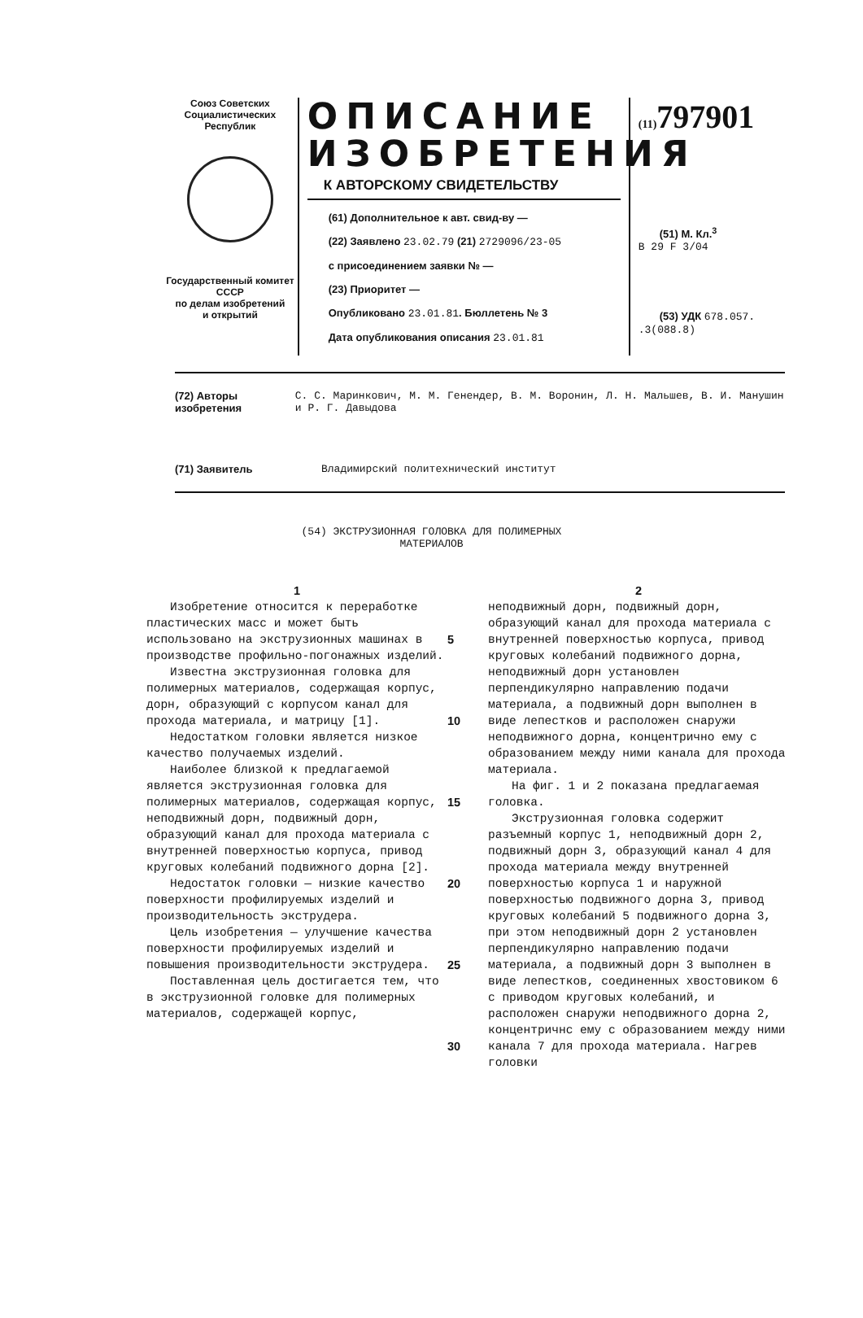Союз Советских
Социалистических
Республик
Государственный комитет
СССР
по делам изобретений
и открытий
ОПИСАНИЕ ИЗОБРЕТЕНИЯ
К АВТОРСКОМУ СВИДЕТЕЛЬСТВУ
(61) Дополнительное к авт. свид-ву —
(22) Заявлено 23.02.79 (21) 2729096/23-05
с присоединением заявки № —
(23) Приоритет —
Опубликовано 23.01.81. Бюллетень № 3
Дата опубликования описания 23.01.81
(11) 797901
(51) М. Кл.<sup>3</sup>
В 29 F 3/04
(53) УДК 678.057.
.3(088.8)
(72) Авторы изобретения С. С. Маринкович, М. М. Генендер, В. М. Воронин, Л. Н. Мальшев, В. И. Манушин и Р. Г. Давыдова
(71) Заявитель Владимирский политехнический институт
(54) ЭКСТРУЗИОННАЯ ГОЛОВКА ДЛЯ ПОЛИМЕРНЫХ
МАТЕРИАЛОВ
1
Изобретение относится к переработке пластических масс и может быть использовано на экструзионных машинах в производстве профильно-погонажных изделий.
Известна экструзионная головка для полимерных материалов, содержащая корпус, дорн, образующий с корпусом канал для прохода материала, и матрицу [1].
Недостатком головки является низкое качество получаемых изделий.
Наиболее близкой к предлагаемой является экструзионная головка для полимерных материалов, содержащая корпус, неподвижный дорн, подвижный дорн, образующий канал для прохода материала с внутренней поверхностью корпуса, привод круговых колебаний подвижного дорна [2].
Недостаток головки — низкие качество поверхности профилируемых изделий и производительность экструдера.
Цель изобретения — улучшение качества поверхности профилируемых изделий и повышения производительности экструдера.
Поставленная цель достигается тем, что в экструзионной головке для полимерных материалов, содержащей корпус,
5
10
15
20
25
30
2
неподвижный дорн, подвижный дорн, образующий канал для прохода материала с внутренней поверхностью корпуса, привод круговых колебаний подвижного дорна, неподвижный дорн установлен перпендикулярно направлению подачи материала, а подвижный дорн выполнен в виде лепестков и расположен снаружи неподвижного дорна, концентрично ему с образованием между ними канала для прохода материала.
На фиг. 1 и 2 показана предлагаемая головка.
Экструзионная головка содержит разъемный корпус 1, неподвижный дорн 2, подвижный дорн 3, образующий канал 4 для прохода материала между внутренней поверхностью корпуса 1 и наружной поверхностью подвижного дорна 3, привод круговых колебаний 5 подвижного дорна 3, при этом неподвижный дорн 2 установлен перпендикулярно направлению подачи материала, а подвижный дорн 3 выполнен в виде лепестков, соединенных хвостовиком 6 с приводом круговых колебаний, и расположен снаружи неподвижного дорна 2, концентричнс ему с образованием между ними канала 7 для прохода материала. Нагрев головки